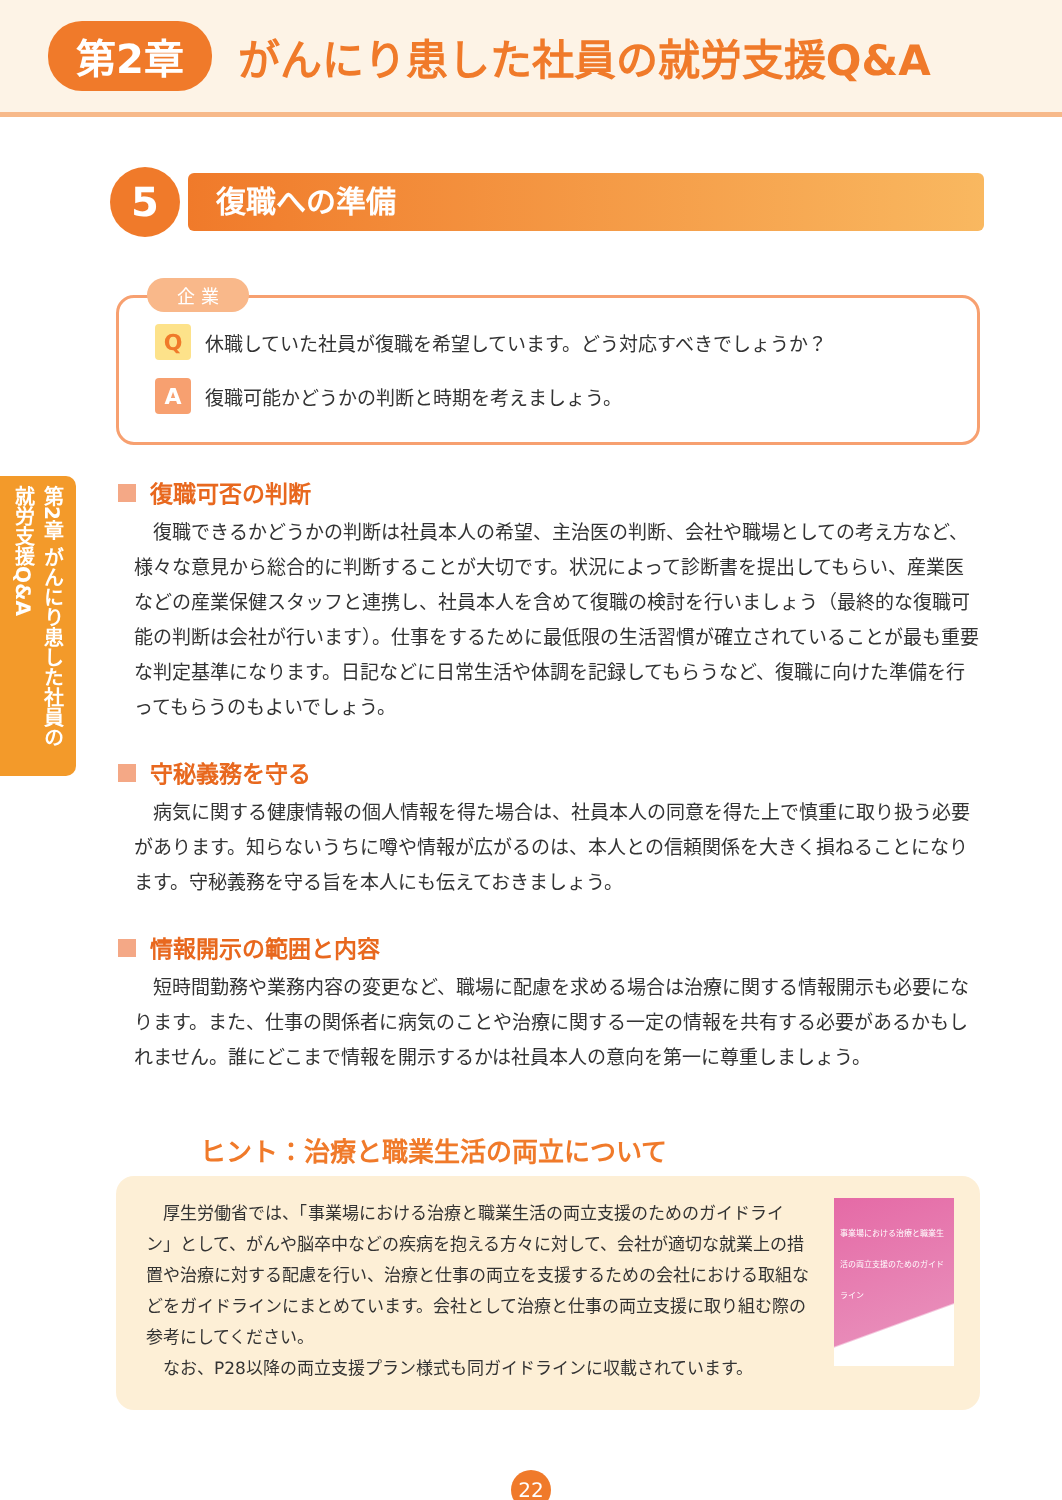第2章 がんにり患した社員の就労支援Q&A
第2章 がんにり患した社員の就労支援Q&A
5
復職への準備
企 業
Q休職していた社員が復職を希望しています。どう対応すべきでしょうか？
A復職可能かどうかの判断と時期を考えましょう。
復職可否の判断
復職できるかどうかの判断は社員本人の希望、主治医の判断、会社や職場としての考え方など、様々な意見から総合的に判断することが大切です。状況によって診断書を提出してもらい、産業医などの産業保健スタッフと連携し、社員本人を含めて復職の検討を行いましょう（最終的な復職可能の判断は会社が行います）。仕事をするために最低限の生活習慣が確立されていることが最も重要な判定基準になります。日記などに日常生活や体調を記録してもらうなど、復職に向けた準備を行ってもらうのもよいでしょう。
守秘義務を守る
病気に関する健康情報の個人情報を得た場合は、社員本人の同意を得た上で慎重に取り扱う必要があります。知らないうちに噂や情報が広がるのは、本人との信頼関係を大きく損ねることになります。守秘義務を守る旨を本人にも伝えておきましょう。
情報開示の範囲と内容
短時間勤務や業務内容の変更など、職場に配慮を求める場合は治療に関する情報開示も必要になります。また、仕事の関係者に病気のことや治療に関する一定の情報を共有する必要があるかもしれません。誰にどこまで情報を開示するかは社員本人の意向を第一に尊重しましょう。
ヒント：治療と職業生活の両立について
　厚生労働省では、「事業場における治療と職業生活の両立支援のためのガイドライン」として、がんや脳卒中などの疾病を抱える方々に対して、会社が適切な就業上の措置や治療に対する配慮を行い、治療と仕事の両立を支援するための会社における取組などをガイドラインにまとめています。会社として治療と仕事の両立支援に取り組む際の参考にしてください。
　なお、P28以降の両立支援プラン様式も同ガイドラインに収載されています。
事業場における治療と職業生活の両立支援のためのガイドライン
22